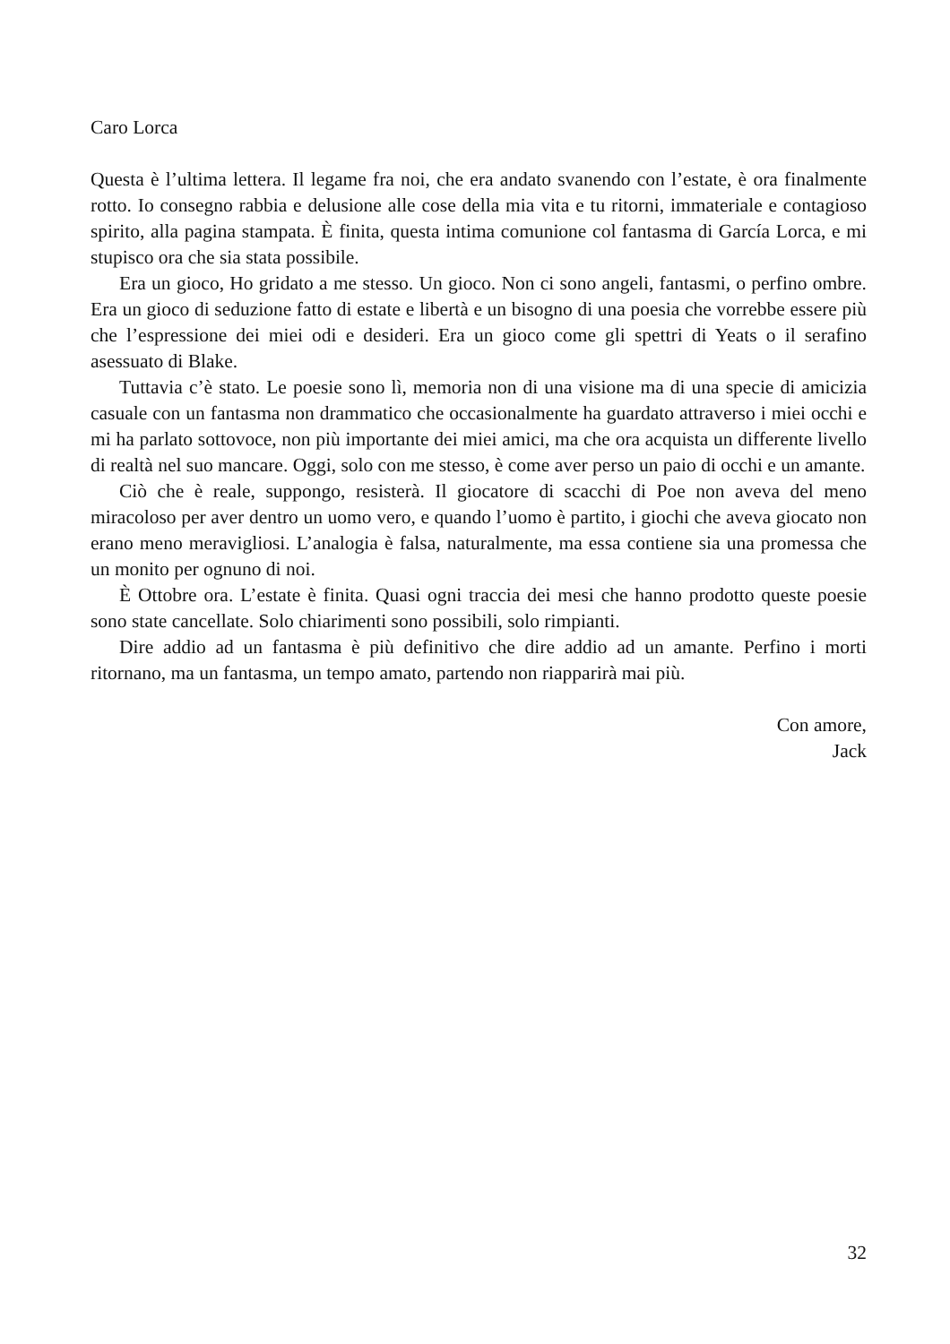Caro Lorca
Questa è l’ultima lettera. Il legame fra noi, che era andato svanendo con l’estate, è ora finalmente rotto. Io consegno rabbia e delusione alle cose della mia vita e tu ritorni, immateriale e contagioso spirito, alla pagina stampata. È finita, questa intima comunione col fantasma di García Lorca, e mi stupisco ora che sia stata possibile.
Era un gioco, Ho gridato a me stesso. Un gioco. Non ci sono angeli, fantasmi, o perfino ombre. Era un gioco di seduzione fatto di estate e libertà e un bisogno di una poesia che vorrebbe essere più che l’espressione dei miei odi e desideri. Era un gioco come gli spettri di Yeats o il serafino asessuato di Blake.
Tuttavia c’è stato. Le poesie sono lì, memoria non di una visione ma di una specie di amicizia casuale con un fantasma non drammatico che occasionalmente ha guardato attraverso i miei occhi e mi ha parlato sottovoce, non più importante dei miei amici, ma che ora acquista un differente livello di realtà nel suo mancare. Oggi, solo con me stesso, è come aver perso un paio di occhi e un amante.
Ciò che è reale, suppongo, resisterà. Il giocatore di scacchi di Poe non aveva del meno miracoloso per aver dentro un uomo vero, e quando l’uomo è partito, i giochi che aveva giocato non erano meno meravigliosi. L’analogia è falsa, naturalmente, ma essa contiene sia una promessa che un monito per ognuno di noi.
È Ottobre ora. L’estate è finita. Quasi ogni traccia dei mesi che hanno prodotto queste poesie sono state cancellate. Solo chiarimenti sono possibili, solo rimpianti.
Dire addio ad un fantasma è più definitivo che dire addio ad un amante. Perfino i morti ritornano, ma un fantasma, un tempo amato, partendo non riapparirà mai più.
Con amore,
Jack
32